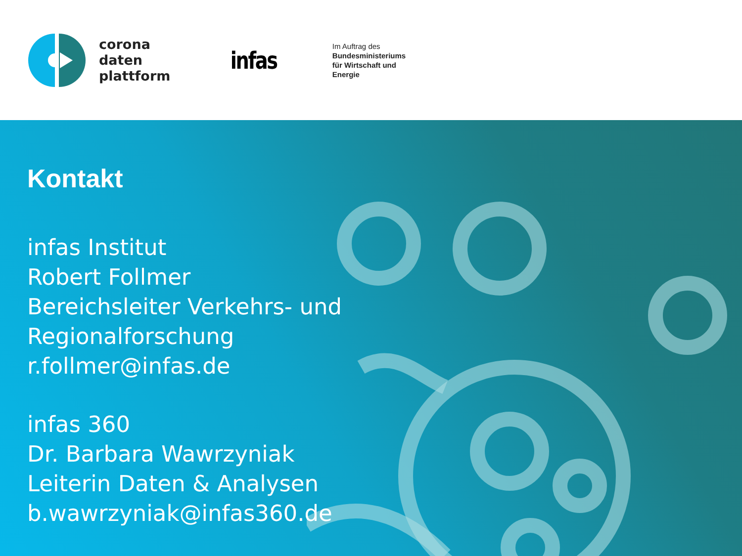corona
daten
plattform
infas
Im Auftrag des
Bundesministeriums
für Wirtschaft und
Energie
Kontakt
infas Institut
Robert Follmer
Bereichsleiter Verkehrs- und
Regionalforschung
r.follmer@infas.de
infas 360
Dr. Barbara Wawrzyniak
Leiterin Daten & Analysen
b.wawrzyniak@infas360.de